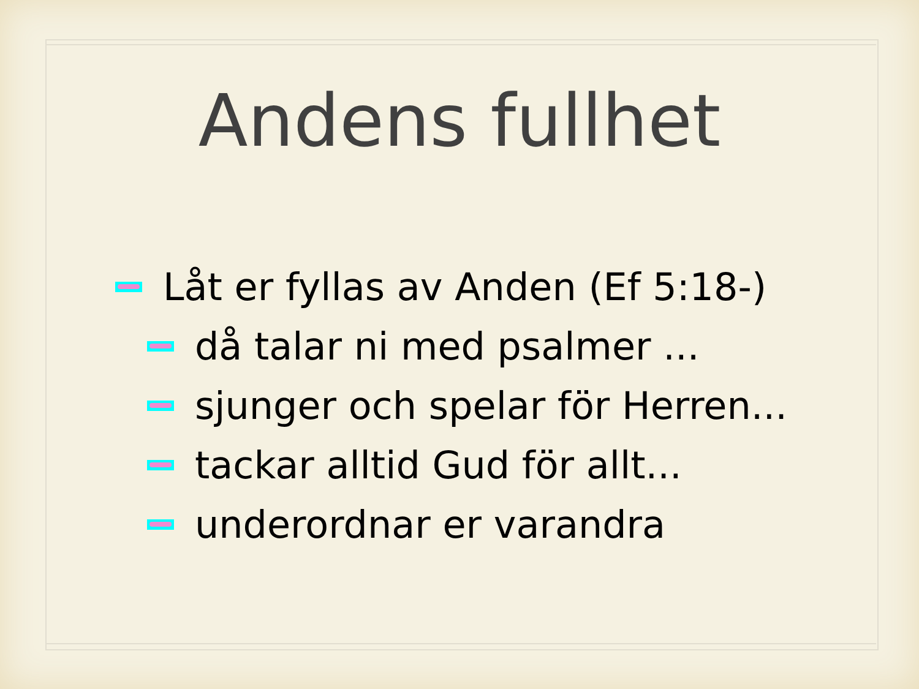Andens fullhet
Låt er fyllas av Anden (Ef 5:18-)
då talar ni med psalmer ...
sjunger och spelar för Herren...
tackar alltid Gud för allt...
underordnar er varandra